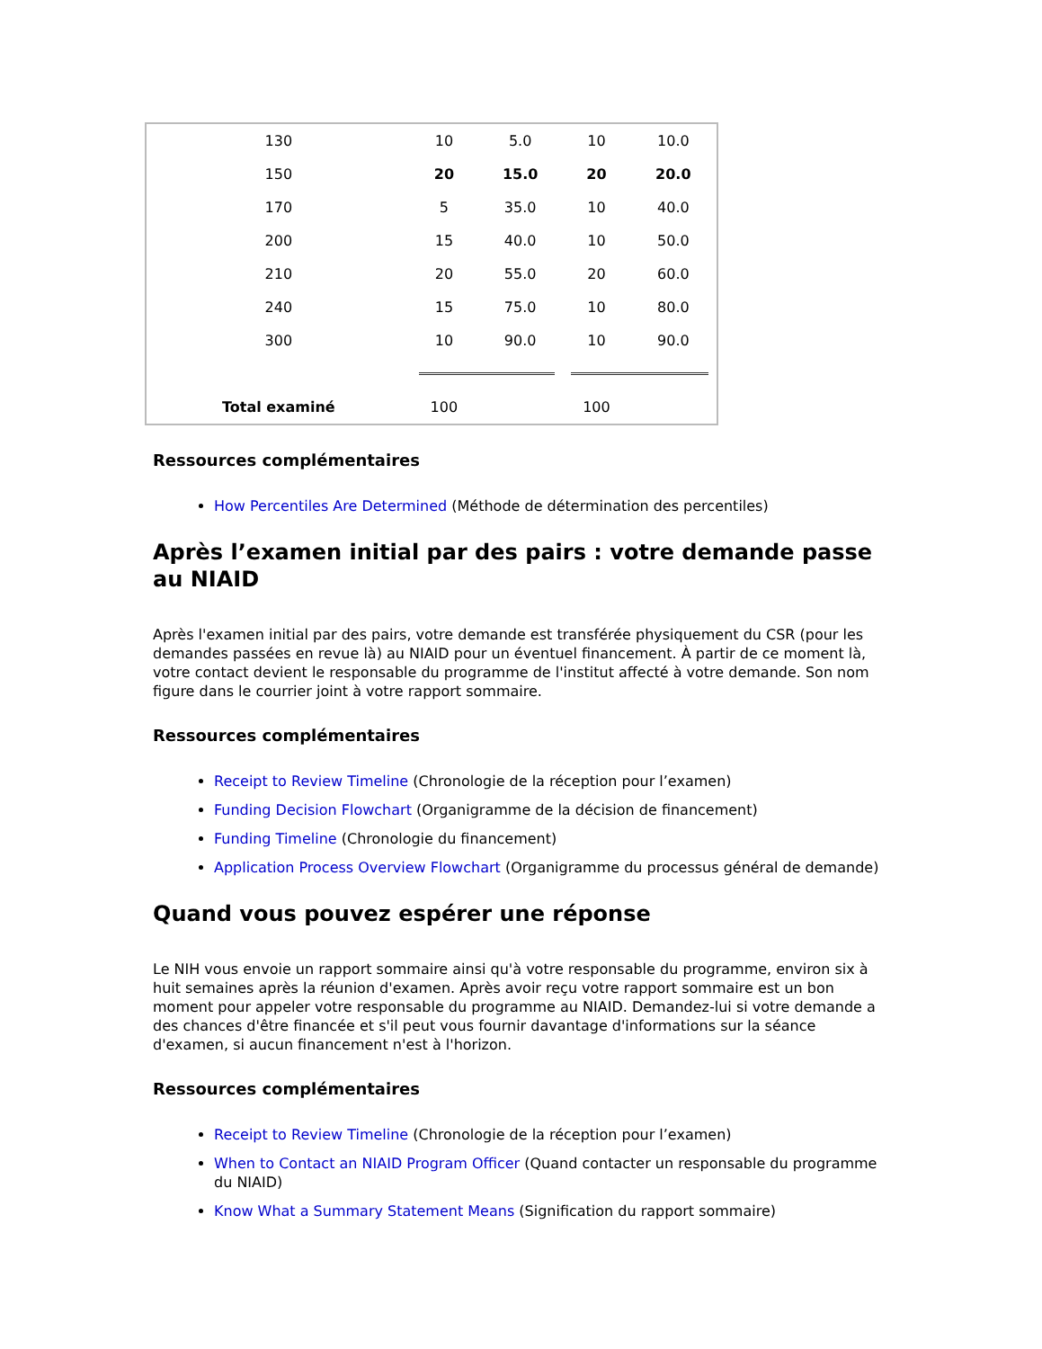| 130 | 10 | 5.0 | 10 | 10.0 |
| 150 | 20 | 15.0 | 20 | 20.0 |
| 170 | 5 | 35.0 | 10 | 40.0 |
| 200 | 15 | 40.0 | 10 | 50.0 |
| 210 | 20 | 55.0 | 20 | 60.0 |
| 240 | 15 | 75.0 | 10 | 80.0 |
| 300 | 10 | 90.0 | 10 | 90.0 |
| Total examiné | 100 | | 100 | |
Ressources complémentaires
How Percentiles Are Determined (Méthode de détermination des percentiles)
Après l’examen initial par des pairs : votre demande passe au NIAID
Après l'examen initial par des pairs, votre demande est transférée physiquement du CSR (pour les demandes passées en revue là) au NIAID pour un éventuel financement. À partir de ce moment là, votre contact devient le responsable du programme de l'institut affecté à votre demande. Son nom figure dans le courrier joint à votre rapport sommaire.
Ressources complémentaires
Receipt to Review Timeline (Chronologie de la réception pour l’examen)
Funding Decision Flowchart (Organigramme de la décision de financement)
Funding Timeline (Chronologie du financement)
Application Process Overview Flowchart (Organigramme du processus général de demande)
Quand vous pouvez espérer une réponse
Le NIH vous envoie un rapport sommaire ainsi qu'à votre responsable du programme, environ six à huit semaines après la réunion d'examen. Après avoir reçu votre rapport sommaire est un bon moment pour appeler votre responsable du programme au NIAID. Demandez-lui si votre demande a des chances d'être financée et s'il peut vous fournir davantage d'informations sur la séance d'examen, si aucun financement n'est à l'horizon.
Ressources complémentaires
Receipt to Review Timeline (Chronologie de la réception pour l’examen)
When to Contact an NIAID Program Officer (Quand contacter un responsable du programme du NIAID)
Know What a Summary Statement Means (Signification du rapport sommaire)